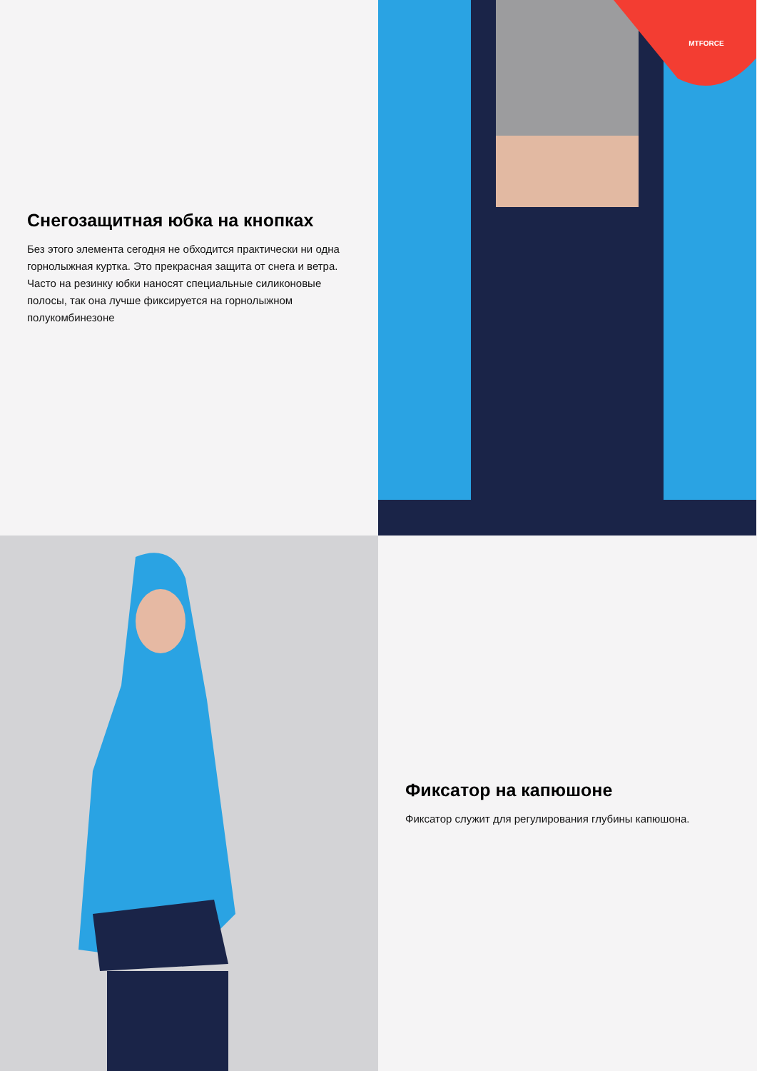Снегозащитная юбка на кнопках
Без этого элемента сегодня не обходится практически ни одна горнолыжная куртка. Это прекрасная защита от снега и ветра. Часто на резинку юбки наносят специальные силиконовые полосы, так она лучше фиксируется на горнолыжном полукомбинезоне
MTFORCE
Фиксатор на капюшоне
Фиксатор служит для регулирования глубины капюшона.